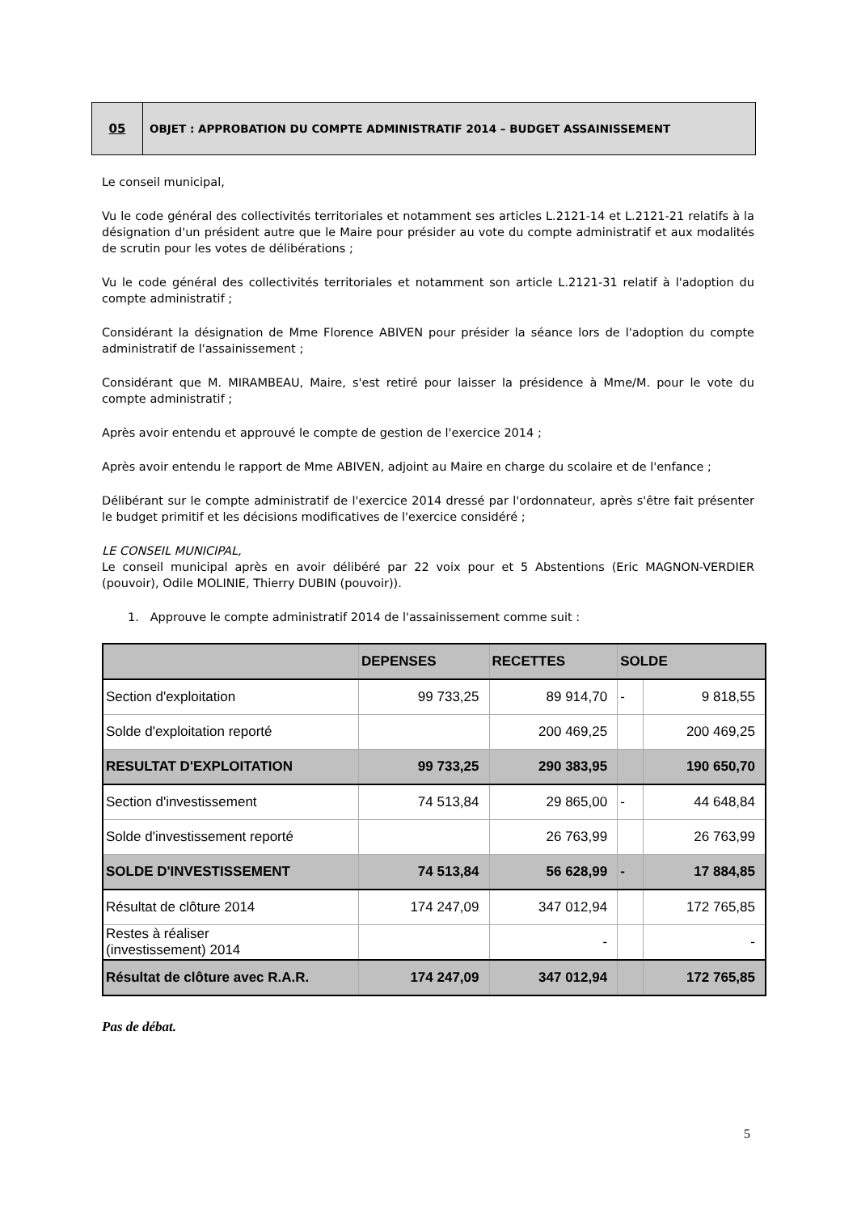05 OBJET : APPROBATION DU COMPTE ADMINISTRATIF 2014 – BUDGET ASSAINISSEMENT
Le conseil municipal,
Vu le code général des collectivités territoriales et notamment ses articles L.2121-14 et L.2121-21 relatifs à la désignation d'un président autre que le Maire pour présider au vote du compte administratif et aux modalités de scrutin pour les votes de délibérations ;
Vu le code général des collectivités territoriales et notamment son article L.2121-31 relatif à l'adoption du compte administratif ;
Considérant la désignation de Mme Florence ABIVEN pour présider la séance lors de l'adoption du compte administratif de l'assainissement ;
Considérant que M. MIRAMBEAU, Maire, s'est retiré pour laisser la présidence à Mme/M. pour le vote du compte administratif ;
Après avoir entendu et approuvé le compte de gestion de l'exercice 2014 ;
Après avoir entendu le rapport de Mme ABIVEN, adjoint au Maire en charge du scolaire et de l'enfance ;
Délibérant sur le compte administratif de l'exercice 2014 dressé par l'ordonnateur, après s'être fait présenter le budget primitif et les décisions modificatives de l'exercice considéré ;
LE CONSEIL MUNICIPAL,
Le conseil municipal après en avoir délibéré par 22 voix pour et 5 Abstentions (Eric MAGNON-VERDIER (pouvoir), Odile MOLINIE, Thierry DUBIN (pouvoir)).
1. Approuve le compte administratif 2014 de l'assainissement comme suit :
| | DEPENSES | RECETTES | SOLDE | |
| --- | --- | --- | --- | --- |
| Section d'exploitation | 99 733,25 | 89 914,70 | - | 9 818,55 |
| Solde d'exploitation reporté | | 200 469,25 | | 200 469,25 |
| RESULTAT D'EXPLOITATION | 99 733,25 | 290 383,95 | | 190 650,70 |
| Section d'investissement | 74 513,84 | 29 865,00 | - | 44 648,84 |
| Solde d'investissement reporté | | 26 763,99 | | 26 763,99 |
| SOLDE D'INVESTISSEMENT | 74 513,84 | 56 628,99 | - | 17 884,85 |
| Résultat de clôture 2014 | 174 247,09 | 347 012,94 | | 172 765,85 |
| Restes à réaliser (investissement) 2014 | | - | | - |
| Résultat de clôture avec R.A.R. | 174 247,09 | 347 012,94 | | 172 765,85 |
Pas de débat.
5